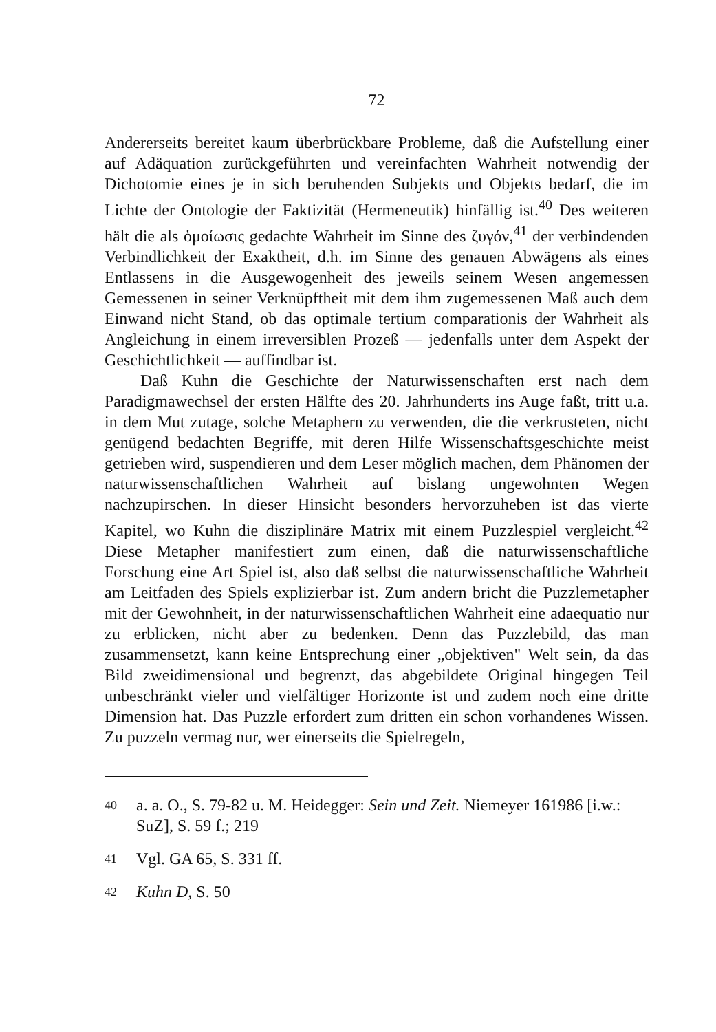72
Andererseits bereitet kaum überbrückbare Probleme, daß die Aufstellung einer auf Adäquation zurückgeführten und vereinfachten Wahrheit notwendig der Dichotomie eines je in sich beruhenden Subjekts und Objekts bedarf, die im Lichte der Ontologie der Faktizität (Hermeneutik) hinfällig ist.<sup>40</sup> Des weiteren hält die als ὁμοίωσις gedachte Wahrheit im Sinne des ζυγόν,<sup>41</sup> der verbindenden Verbindlichkeit der Exaktheit, d.h. im Sinne des genauen Abwägens als eines Entlassens in die Ausgewogenheit des jeweils seinem Wesen angemessen Gemessenen in seiner Verknüpftheit mit dem ihm zugemessenen Maß auch dem Einwand nicht Stand, ob das optimale tertium comparationis der Wahrheit als Angleichung in einem irreversiblen Prozeß — jedenfalls unter dem Aspekt der Geschichtlichkeit — auffindbar ist.
Daß Kuhn die Geschichte der Naturwissenschaften erst nach dem Paradigmawechsel der ersten Hälfte des 20. Jahrhunderts ins Auge faßt, tritt u.a. in dem Mut zutage, solche Metaphern zu verwenden, die die verkrusteten, nicht genügend bedachten Begriffe, mit deren Hilfe Wissenschaftsgeschichte meist getrieben wird, suspendieren und dem Leser möglich machen, dem Phänomen der naturwissenschaftlichen Wahrheit auf bislang ungewohnten Wegen nachzupirschen. In dieser Hinsicht besonders hervorzuheben ist das vierte Kapitel, wo Kuhn die disziplinäre Matrix mit einem Puzzlespiel vergleicht.<sup>42</sup> Diese Metapher manifestiert zum einen, daß die naturwissenschaftliche Forschung eine Art Spiel ist, also daß selbst die naturwissenschaftliche Wahrheit am Leitfaden des Spiels explizierbar ist. Zum andern bricht die Puzzlemetapher mit der Gewohnheit, in der naturwissenschaftlichen Wahrheit eine adaequatio nur zu erblicken, nicht aber zu bedenken. Denn das Puzzlebild, das man zusammensetzt, kann keine Entsprechung einer „objektiven" Welt sein, da das Bild zweidimensional und begrenzt, das abgebildete Original hingegen Teil unbeschränkt vieler und vielfältiger Horizonte ist und zudem noch eine dritte Dimension hat. Das Puzzle erfordert zum dritten ein schon vorhandenes Wissen. Zu puzzeln vermag nur, wer einerseits die Spielregeln,
<sup>40</sup> a. a. O., S. 79-82 u. M. Heidegger: Sein und Zeit. Niemeyer 161986 [i.w.: SuZ], S. 59 f.; 219
<sup>41</sup> Vgl. GA 65, S. 331 ff.
<sup>42</sup> Kuhn D, S. 50